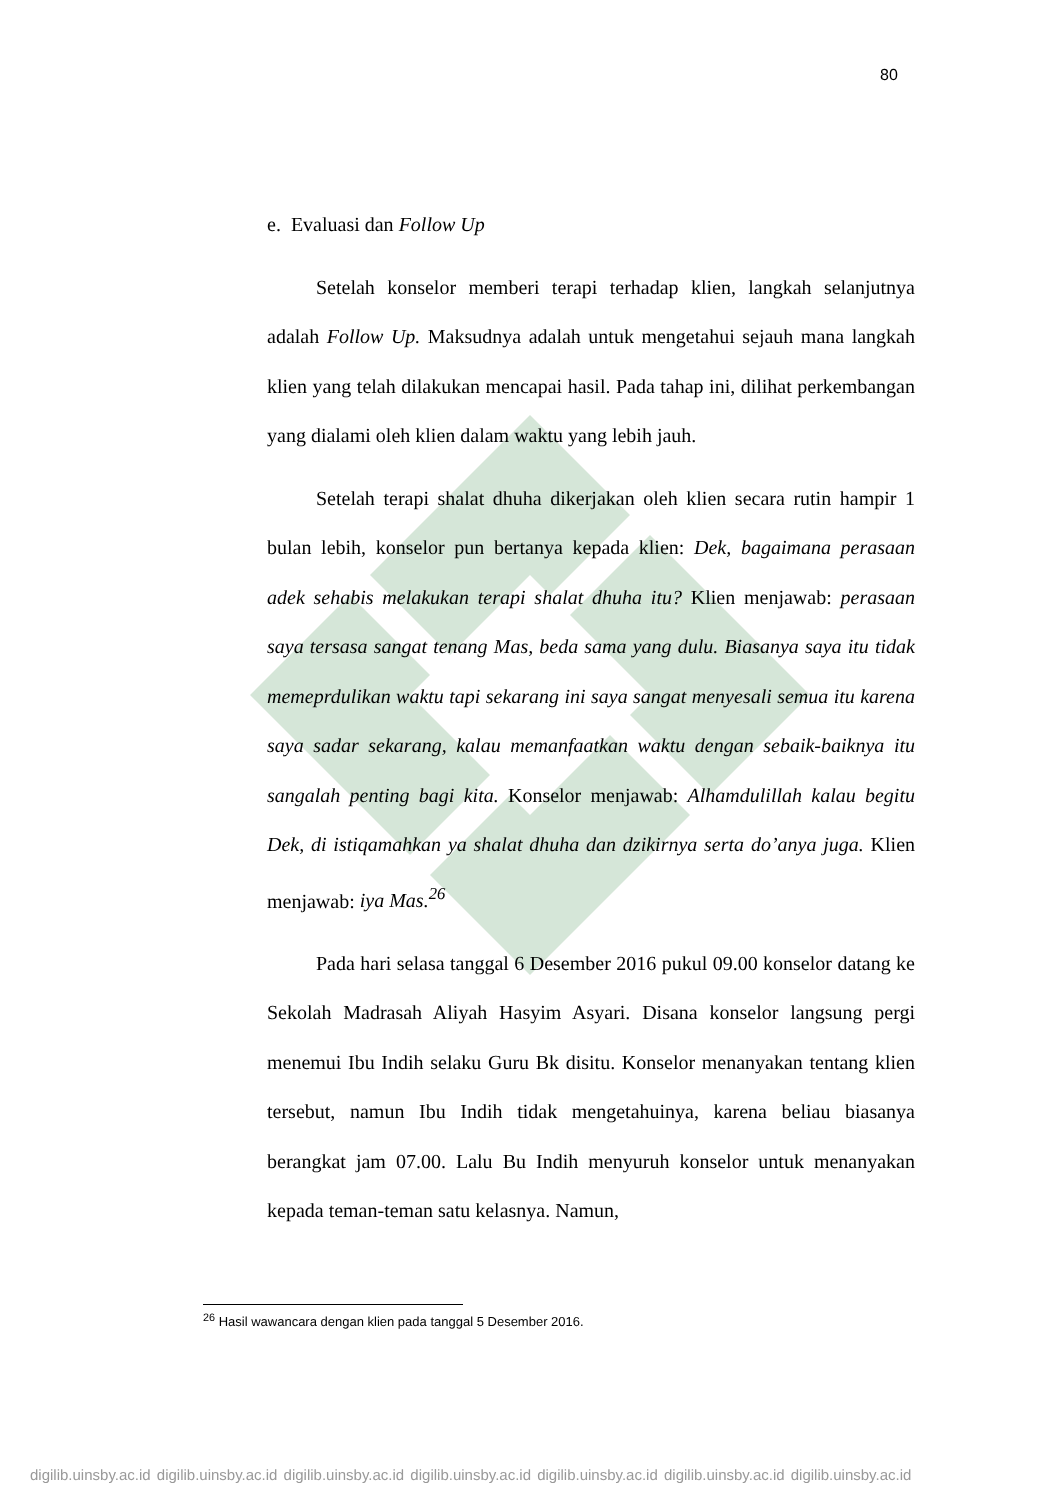80
e. Evaluasi dan Follow Up
Setelah konselor memberi terapi terhadap klien, langkah selanjutnya adalah Follow Up. Maksudnya adalah untuk mengetahui sejauh mana langkah klien yang telah dilakukan mencapai hasil. Pada tahap ini, dilihat perkembangan yang dialami oleh klien dalam waktu yang lebih jauh.
Setelah terapi shalat dhuha dikerjakan oleh klien secara rutin hampir 1 bulan lebih, konselor pun bertanya kepada klien: Dek, bagaimana perasaan adek sehabis melakukan terapi shalat dhuha itu? Klien menjawab: perasaan saya tersasa sangat tenang Mas, beda sama yang dulu. Biasanya saya itu tidak memeprdulikan waktu tapi sekarang ini saya sangat menyesali semua itu karena saya sadar sekarang, kalau memanfaatkan waktu dengan sebaik-baiknya itu sangalah penting bagi kita. Konselor menjawab: Alhamdulillah kalau begitu Dek, di istiqamahkan ya shalat dhuha dan dzikirnya serta do’anya juga. Klien menjawab: iya Mas.<sup>26</sup>
Pada hari selasa tanggal 6 Desember 2016 pukul 09.00 konselor datang ke Sekolah Madrasah Aliyah Hasyim Asyari. Disana konselor langsung pergi menemui Ibu Indih selaku Guru Bk disitu. Konselor menanyakan tentang klien tersebut, namun Ibu Indih tidak mengetahuinya, karena beliau biasanya berangkat jam 07.00. Lalu Bu Indih menyuruh konselor untuk menanyakan kepada teman-teman satu kelasnya. Namun,
<sup>26</sup> Hasil wawancara dengan klien pada tanggal 5 Desember 2016.
digilib.uinsby.ac.id digilib.uinsby.ac.id digilib.uinsby.ac.id digilib.uinsby.ac.id digilib.uinsby.ac.id digilib.uinsby.ac.id digilib.uinsby.ac.id